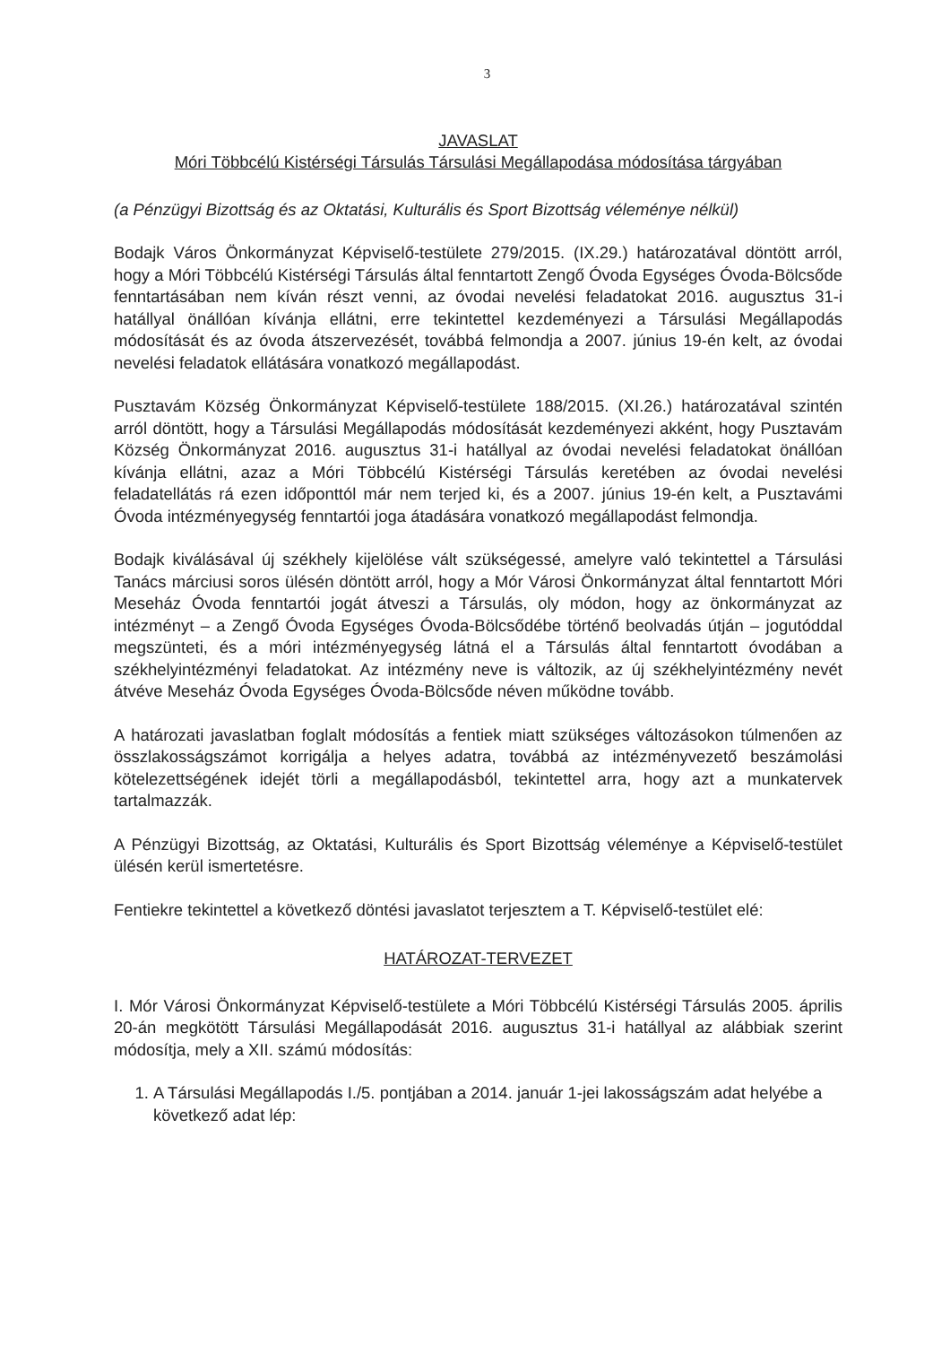3
JAVASLAT
Móri Többcélú Kistérségi Társulás Társulási Megállapodása módosítása tárgyában
(a Pénzügyi Bizottság és az Oktatási, Kulturális és Sport Bizottság véleménye nélkül)
Bodajk Város Önkormányzat Képviselő-testülete 279/2015. (IX.29.) határozatával döntött arról, hogy a Móri Többcélú Kistérségi Társulás által fenntartott Zengő Óvoda Egységes Óvoda-Bölcsőde fenntartásában nem kíván részt venni, az óvodai nevelési feladatokat 2016. augusztus 31-i hatállyal önállóan kívánja ellátni, erre tekintettel kezdeményezi a Társulási Megállapodás módosítását és az óvoda átszervezését, továbbá felmondja a 2007. június 19-én kelt, az óvodai nevelési feladatok ellátására vonatkozó megállapodást.
Pusztavám Község Önkormányzat Képviselő-testülete 188/2015. (XI.26.) határozatával szintén arról döntött, hogy a Társulási Megállapodás módosítását kezdeményezi akként, hogy Pusztavám Község Önkormányzat 2016. augusztus 31-i hatállyal az óvodai nevelési feladatokat önállóan kívánja ellátni, azaz a Móri Többcélú Kistérségi Társulás keretében az óvodai nevelési feladatellátás rá ezen időponttól már nem terjed ki, és a 2007. június 19-én kelt, a Pusztavámi Óvoda intézményegység fenntartói joga átadására vonatkozó megállapodást felmondja.
Bodajk kiválásával új székhely kijelölése vált szükségessé, amelyre való tekintettel a Társulási Tanács márciusi soros ülésén döntött arról, hogy a Mór Városi Önkormányzat által fenntartott Móri Meseház Óvoda fenntartói jogát átveszi a Társulás, oly módon, hogy az önkormányzat az intézményt – a Zengő Óvoda Egységes Óvoda-Bölcsődébe történő beolvadás útján – jogutóddal megszünteti, és a móri intézményegység látná el a Társulás által fenntartott óvodában a székhelyintézményi feladatokat. Az intézmény neve is változik, az új székhelyintézmény nevét átvéve Meseház Óvoda Egységes Óvoda-Bölcsőde néven működne tovább.
A határozati javaslatban foglalt módosítás a fentiek miatt szükséges változásokon túlmenően az összlakosságszámot korrigálja a helyes adatra, továbbá az intézményvezető beszámolási kötelezettségének idejét törli a megállapodásból, tekintettel arra, hogy azt a munkatervek tartalmazzák.
A Pénzügyi Bizottság, az Oktatási, Kulturális és Sport Bizottság véleménye a Képviselő-testület ülésén kerül ismertetésre.
Fentiekre tekintettel a következő döntési javaslatot terjesztem a T. Képviselő-testület elé:
HATÁROZAT-TERVEZET
I. Mór Városi Önkormányzat Képviselő-testülete a Móri Többcélú Kistérségi Társulás 2005. április 20-án megkötött Társulási Megállapodását 2016. augusztus 31-i hatállyal az alábbiak szerint módosítja, mely a XII. számú módosítás:
1. A Társulási Megállapodás I./5. pontjában a 2014. január 1-jei lakosságszám adat helyébe a következő adat lép: